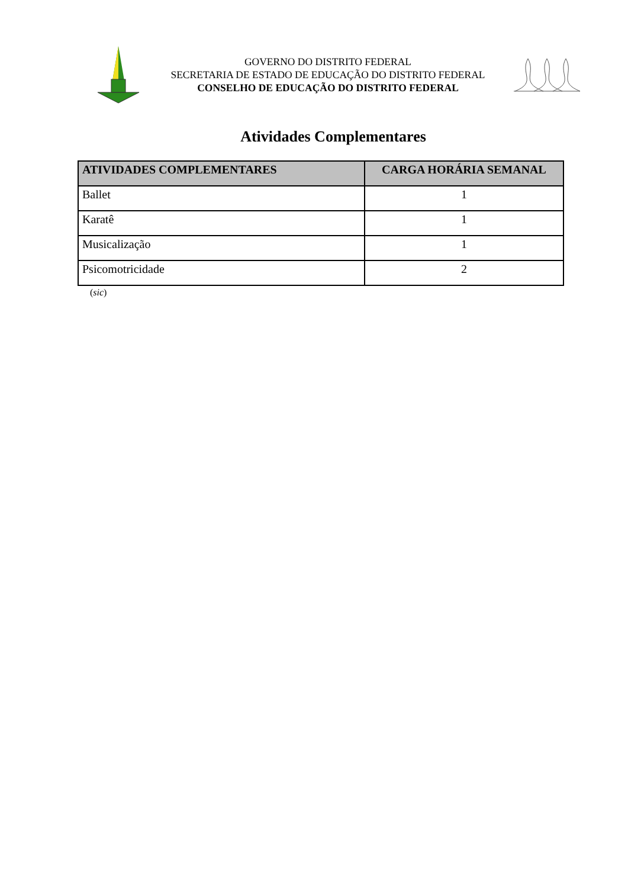GOVERNO DO DISTRITO FEDERAL
SECRETARIA DE ESTADO DE EDUCAÇÃO DO DISTRITO FEDERAL
CONSELHO DE EDUCAÇÃO DO DISTRITO FEDERAL
Atividades Complementares
| ATIVIDADES COMPLEMENTARES | CARGA HORÁRIA SEMANAL |
| --- | --- |
| Ballet | 1 |
| Karatê | 1 |
| Musicalização | 1 |
| Psicomotricidade | 2 |
(sic)